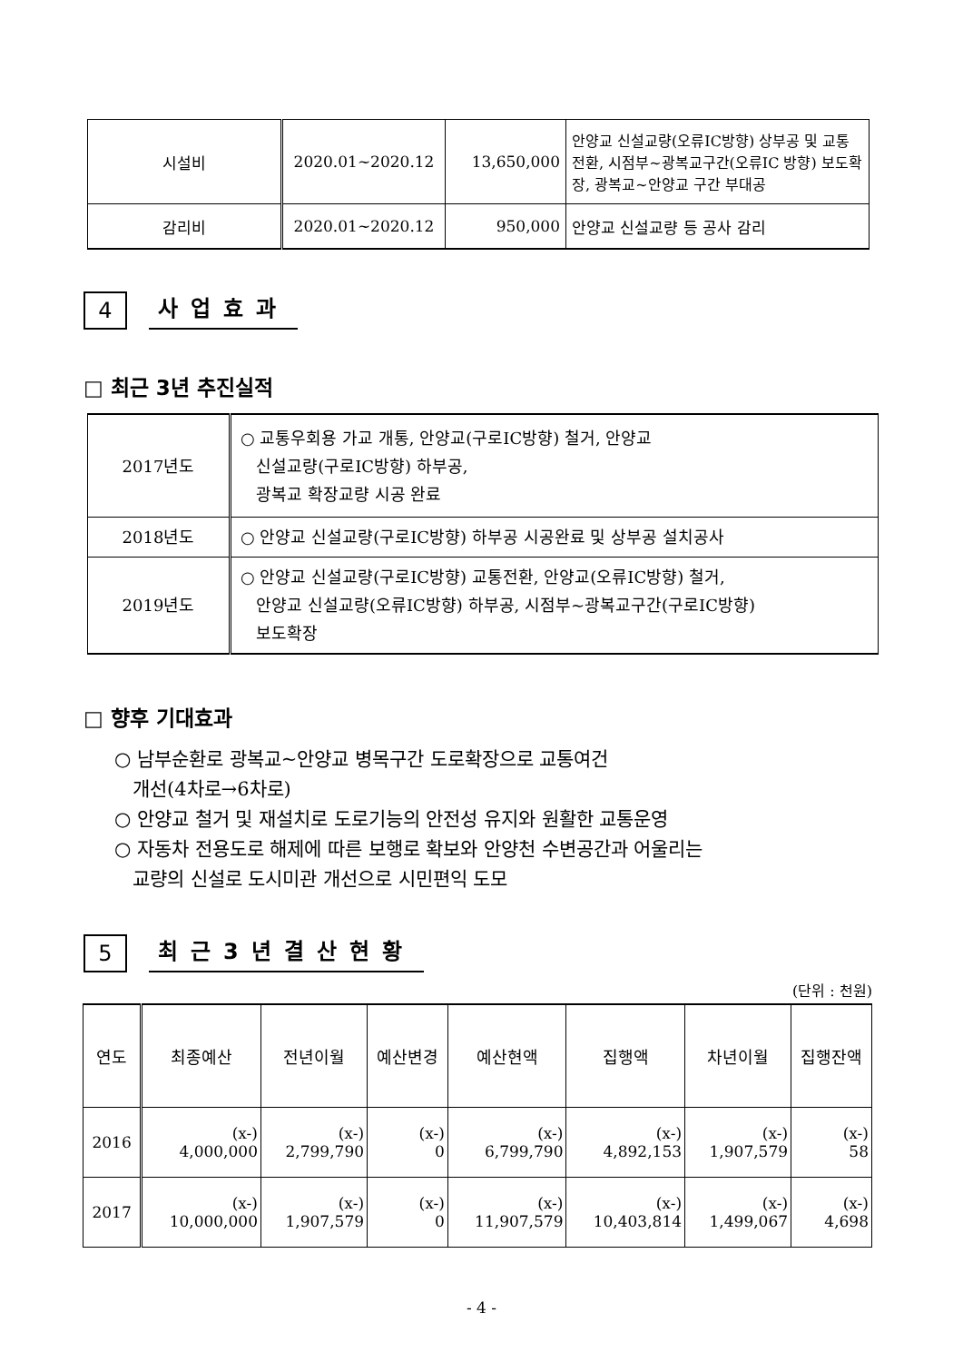| 시설비 | 2020.01~2020.12 | 13,650,000 | 안양교 신설교량(오류IC방향) 상부공 및 교통전환, 시점부~광복교구간(오류IC 방향) 보도확장, 광복교~안양교 구간 부대공 |
| 감리비 | 2020.01~2020.12 | 950,000 | 안양교 신설교량 등 공사 감리 |
4
사업효과
□ 최근 3년 추진실적
| 2017년도 | ○ 교통우회용 가교 개통, 안양교(구로IC방향) 철거, 안양교 신설교량(구로IC방향) 하부공, 광복교 확장교량 시공 완료 |
| 2018년도 | ○ 안양교 신설교량(구로IC방향) 하부공 시공완료 및 상부공 설치공사 |
| 2019년도 | ○ 안양교 신설교량(구로IC방향) 교통전환, 안양교(오류IC방향) 철거, 안양교 신설교량(오류IC방향) 하부공, 시점부~광복교구간(구로IC방향) 보도확장 |
□ 향후 기대효과
○ 남부순환로 광복교~안양교 병목구간 도로확장으로 교통여건
개선(4차로→6차로)
○ 안양교 철거 및 재설치로 도로기능의 안전성 유지와 원활한 교통운영
○ 자동차 전용도로 해제에 따른 보행로 확보와 안양천 수변공간과 어울리는
교량의 신설로 도시미관 개선으로 시민편익 도모
5
최근3년결산현황
(단위 : 천원)
| 연도 | 최종예산 | 전년이월 | 예산변경 | 예산현액 | 집행액 | 차년이월 | 집행잔액 |
| --- | --- | --- | --- | --- | --- | --- | --- |
| 2016 | (x-) 4,000,000 | (x-) 2,799,790 | (x-) 0 | (x-) 6,799,790 | (x-) 4,892,153 | (x-) 1,907,579 | (x-) 58 |
| 2017 | (x-) 10,000,000 | (x-) 1,907,579 | (x-) 0 | (x-) 11,907,579 | (x-) 10,403,814 | (x-) 1,499,067 | (x-) 4,698 |
- 4 -